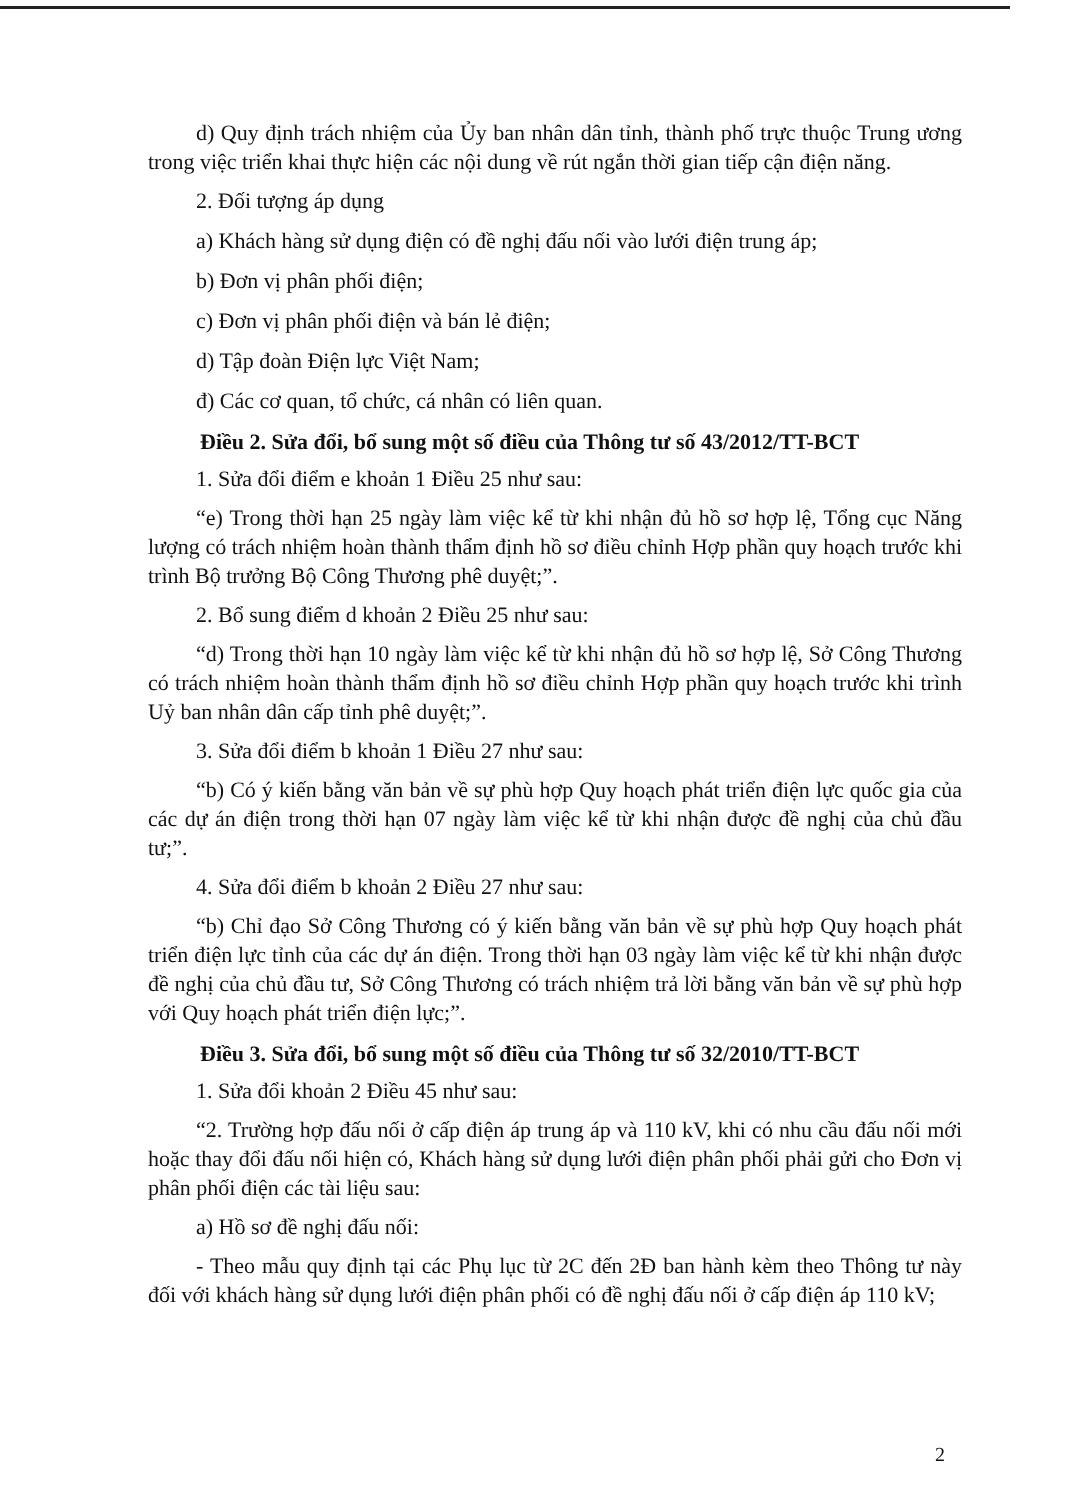d) Quy định trách nhiệm của Ủy ban nhân dân tỉnh, thành phố trực thuộc Trung ương trong việc triển khai thực hiện các nội dung về rút ngắn thời gian tiếp cận điện năng.
2. Đối tượng áp dụng
a) Khách hàng sử dụng điện có đề nghị đấu nối vào lưới điện trung áp;
b) Đơn vị phân phối điện;
c) Đơn vị phân phối điện và bán lẻ điện;
d) Tập đoàn Điện lực Việt Nam;
đ) Các cơ quan, tổ chức, cá nhân có liên quan.
Điều 2. Sửa đổi, bổ sung một số điều của Thông tư số 43/2012/TT-BCT
1. Sửa đổi điểm e khoản 1 Điều 25 như sau:
“e) Trong thời hạn 25 ngày làm việc kể từ khi nhận đủ hồ sơ hợp lệ, Tổng cục Năng lượng có trách nhiệm hoàn thành thẩm định hồ sơ điều chỉnh Hợp phần quy hoạch trước khi trình Bộ trưởng Bộ Công Thương phê duyệt;”.
2. Bổ sung điểm d khoản 2 Điều 25 như sau:
“d) Trong thời hạn 10 ngày làm việc kể từ khi nhận đủ hồ sơ hợp lệ, Sở Công Thương có trách nhiệm hoàn thành thẩm định hồ sơ điều chỉnh Hợp phần quy hoạch trước khi trình Uỷ ban nhân dân cấp tỉnh phê duyệt;”.
3. Sửa đổi điểm b khoản 1 Điều 27 như sau:
“b) Có ý kiến bằng văn bản về sự phù hợp Quy hoạch phát triển điện lực quốc gia của các dự án điện trong thời hạn 07 ngày làm việc kể từ khi nhận được đề nghị của chủ đầu tư;”.
4. Sửa đổi điểm b khoản 2 Điều 27 như sau:
“b) Chỉ đạo Sở Công Thương có ý kiến bằng văn bản về sự phù hợp Quy hoạch phát triển điện lực tỉnh của các dự án điện. Trong thời hạn 03 ngày làm việc kể từ khi nhận được đề nghị của chủ đầu tư, Sở Công Thương có trách nhiệm trả lời bằng văn bản về sự phù hợp với Quy hoạch phát triển điện lực;”.
Điều 3. Sửa đổi, bổ sung một số điều của Thông tư số 32/2010/TT-BCT
1. Sửa đổi khoản 2 Điều 45 như sau:
“2. Trường hợp đấu nối ở cấp điện áp trung áp và 110 kV, khi có nhu cầu đấu nối mới hoặc thay đổi đấu nối hiện có, Khách hàng sử dụng lưới điện phân phối phải gửi cho Đơn vị phân phối điện các tài liệu sau:
a) Hồ sơ đề nghị đấu nối:
- Theo mẫu quy định tại các Phụ lục từ 2C đến 2Đ ban hành kèm theo Thông tư này đối với khách hàng sử dụng lưới điện phân phối có đề nghị đấu nối ở cấp điện áp 110 kV;
2